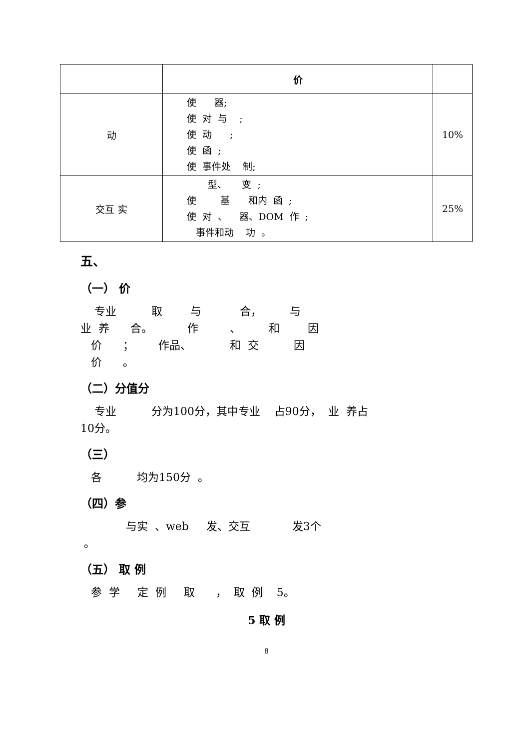| | 价 | |
| --- | --- | --- |
| 动 | 使 器; 使 对 与 ; 使 动 ; 使 函 ; 使 事件处 制; | 10% |
| 交互 实 | 型、 变 ; 使 基 和内 函 ; 使 对 、 器、DOM 作 ; 事件和动 功 。 | 25% |
五、
（一） 价
专业 取 与 合， 与 业 养 合。 作 、 和 因 价 ； 作品、 和 交 因 价 。
（二）分值分
专业 分为100分，其中专业 占90分， 业 养占 10分。
（三）
各 均为150分 。
（四）参
与实 、web 发、交互 发3个 。
（五） 取 例
参 学 定 例 取 ， 取 例 5。
5 取 例
8